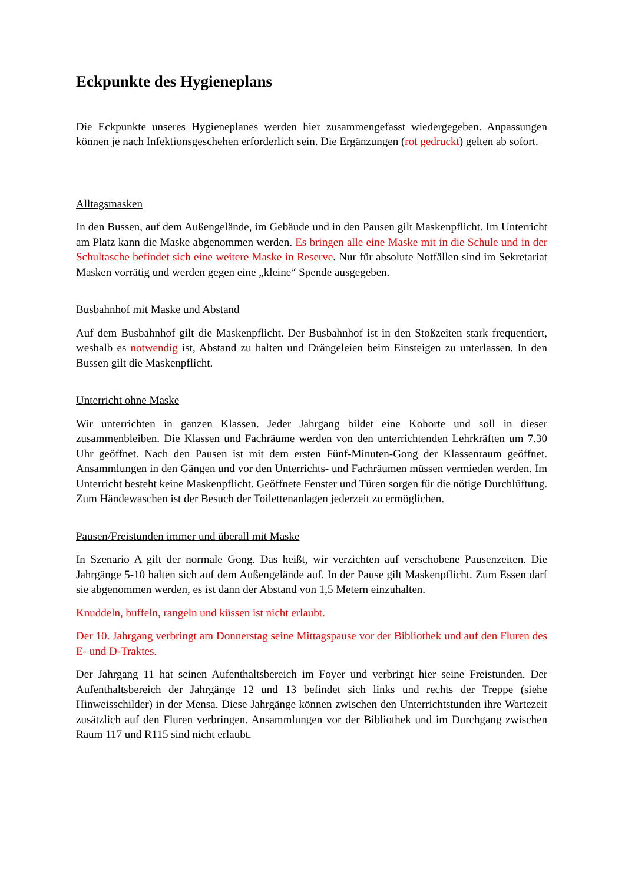Eckpunkte des Hygieneplans
Die Eckpunkte unseres Hygieneplanes werden hier zusammengefasst wiedergegeben. Anpassungen können je nach Infektionsgeschehen erforderlich sein. Die Ergänzungen (rot gedruckt) gelten ab sofort.
Alltagsmasken
In den Bussen, auf dem Außengelände, im Gebäude und in den Pausen gilt Maskenpflicht. Im Unterricht am Platz kann die Maske abgenommen werden. Es bringen alle eine Maske mit in die Schule und in der Schultasche befindet sich eine weitere Maske in Reserve. Nur für absolute Notfällen sind im Sekretariat Masken vorrätig und werden gegen eine „kleine“ Spende ausgegeben.
Busbahnhof mit Maske und Abstand
Auf dem Busbahnhof gilt die Maskenpflicht. Der Busbahnhof ist in den Stoßzeiten stark frequentiert, weshalb es notwendig ist, Abstand zu halten und Drängeleien beim Einsteigen zu unterlassen. In den Bussen gilt die Maskenpflicht.
Unterricht ohne Maske
Wir unterrichten in ganzen Klassen. Jeder Jahrgang bildet eine Kohorte und soll in dieser zusammenbleiben. Die Klassen und Fachräume werden von den unterrichtenden Lehrkräften um 7.30 Uhr geöffnet. Nach den Pausen ist mit dem ersten Fünf-Minuten-Gong der Klassenraum geöffnet. Ansammlungen in den Gängen und vor den Unterrichts- und Fachräumen müssen vermieden werden. Im Unterricht besteht keine Maskenpflicht. Geöffnete Fenster und Türen sorgen für die nötige Durchlüftung. Zum Händewaschen ist der Besuch der Toilettenanlagen jederzeit zu ermöglichen.
Pausen/Freistunden immer und überall mit Maske
In Szenario A gilt der normale Gong. Das heißt, wir verzichten auf verschobene Pausenzeiten. Die Jahrgänge 5-10 halten sich auf dem Außengelände auf. In der Pause gilt Maskenpflicht. Zum Essen darf sie abgenommen werden, es ist dann der Abstand von 1,5 Metern einzuhalten.
Knuddeln, buffeln, rangeln und küssen ist nicht erlaubt.
Der 10. Jahrgang verbringt am Donnerstag seine Mittagspause vor der Bibliothek und auf den Fluren des E- und D-Traktes.
Der Jahrgang 11 hat seinen Aufenthaltsbereich im Foyer und verbringt hier seine Freistunden. Der Aufenthaltsbereich der Jahrgänge 12 und 13 befindet sich links und rechts der Treppe (siehe Hinweisschilder) in der Mensa. Diese Jahrgänge können zwischen den Unterrichtstunden ihre Wartezeit zusätzlich auf den Fluren verbringen. Ansammlungen vor der Bibliothek und im Durchgang zwischen Raum 117 und R115 sind nicht erlaubt.